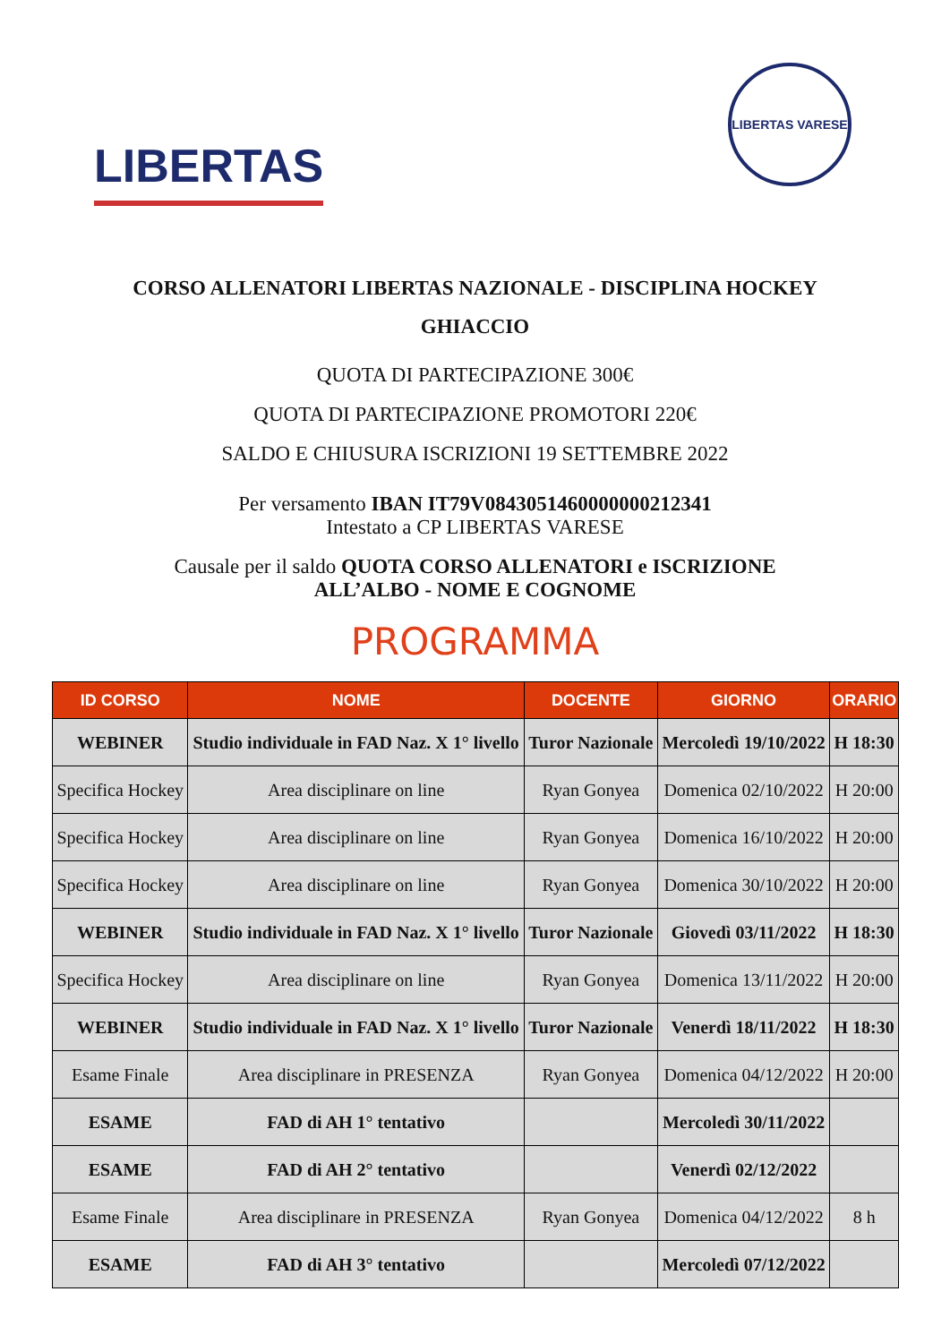LIBERTAS
LIBERTAS VARESE
CORSO ALLENATORI LIBERTAS NAZIONALE - DISCIPLINA HOCKEY GHIACCIO
QUOTA DI PARTECIPAZIONE 300€
QUOTA DI PARTECIPAZIONE PROMOTORI 220€
SALDO E CHIUSURA ISCRIZIONI 19 SETTEMBRE 2022
Per versamento IBAN IT79V0843051460000000212341
Intestato a CP LIBERTAS VARESE
Causale per il saldo QUOTA CORSO ALLENATORI e ISCRIZIONE
ALL’ALBO - NOME E COGNOME
PROGRAMMA
| ID CORSO | NOME | DOCENTE | GIORNO | ORARIO |
| --- | --- | --- | --- | --- |
| WEBINER | Studio individuale in FAD Naz. X 1° livello | Turor Nazionale | Mercoledì 19/10/2022 | H 18:30 |
| Specifica Hockey | Area disciplinare on line | Ryan Gonyea | Domenica 02/10/2022 | H 20:00 |
| Specifica Hockey | Area disciplinare on line | Ryan Gonyea | Domenica 16/10/2022 | H 20:00 |
| Specifica Hockey | Area disciplinare on line | Ryan Gonyea | Domenica 30/10/2022 | H 20:00 |
| WEBINER | Studio individuale in FAD Naz. X 1° livello | Turor Nazionale | Giovedì 03/11/2022 | H 18:30 |
| Specifica Hockey | Area disciplinare on line | Ryan Gonyea | Domenica 13/11/2022 | H 20:00 |
| WEBINER | Studio individuale in FAD Naz. X 1° livello | Turor Nazionale | Venerdì 18/11/2022 | H 18:30 |
| Esame Finale | Area disciplinare in PRESENZA | Ryan Gonyea | Domenica 04/12/2022 | H 20:00 |
| ESAME | FAD di AH 1° tentativo | | Mercoledì 30/11/2022 | |
| ESAME | FAD di AH 2° tentativo | | Venerdì 02/12/2022 | |
| Esame Finale | Area disciplinare in PRESENZA | Ryan Gonyea | Domenica 04/12/2022 | 8 h |
| ESAME | FAD di AH 3° tentativo | | Mercoledì 07/12/2022 | |